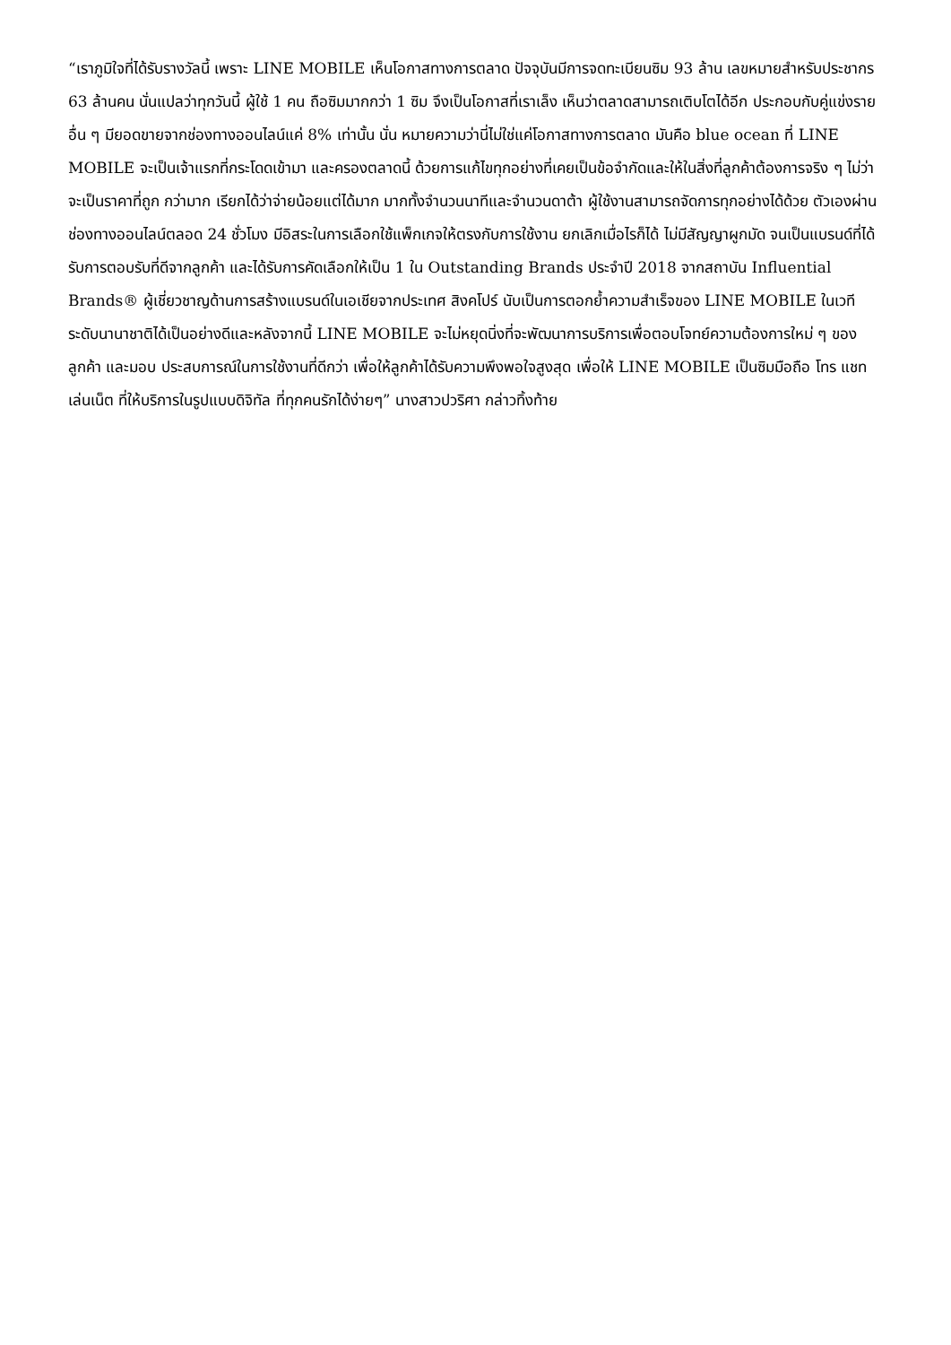“เราภูมิใจที่ได้รับรางวัลนี้ เพราะ LINE MOBILE เห็นโอกาสทางการตลาด ปัจจุบันมีการจดทะเบียนซิม 93 ล้าน เลขหมายสำหรับประชากร 63 ล้านคน นั่นแปลว่าทุกวันนี้ ผู้ใช้ 1 คน ถือซิมมากกว่า 1 ซิม จึงเป็นโอกาสที่เราเล็ง เห็นว่าตลาดสามารถเติบโตได้อีก ประกอบกับคู่แข่งรายอื่น ๆ มียอดขายจากช่องทางออนไลน์แค่ 8% เท่านั้น นั่น หมายความว่านี่ไม่ใช่แค่โอกาสทางการตลาด มันคือ blue ocean ที่ LINE MOBILE จะเป็นเจ้าแรกที่กระโดดเข้ามา และครองตลาดนี้ ด้วยการแก้ไขทุกอย่างที่เคยเป็นข้อจำกัดและให้ในสิ่งที่ลูกค้าต้องการจริง ๆ ไม่ว่าจะเป็นราคาที่ถูก กว่ามาก เรียกได้ว่าจ่ายน้อยแต่ได้มาก มากทั้งจำนวนนาทีและจำนวนดาต้า ผู้ใช้งานสามารถจัดการทุกอย่างได้ด้วย ตัวเองผ่านช่องทางออนไลน์ตลอด 24 ชั่วโมง มีอิสระในการเลือกใช้แพ็กเกจให้ตรงกับการใช้งาน ยกเลิกเมื่อไรก็ได้ ไม่มีสัญญาผูกมัด จนเป็นแบรนด์ที่ได้รับการตอบรับที่ดีจากลูกค้า และได้รับการคัดเลือกให้เป็น 1 ใน Outstanding Brands ประจำปี 2018 จากสถาบัน Influential Brands® ผู้เชี่ยวชาญด้านการสร้างแบรนด์ในเอเชียจากประเทศ สิงคโปร์ นับเป็นการตอกย้ำความสำเร็จของ LINE MOBILE ในเวทีระดับนานาชาติได้เป็นอย่างดีและหลังจากนี้ LINE MOBILE จะไม่หยุดนิ่งที่จะพัฒนาการบริการเพื่อตอบโจทย์ความต้องการใหม่ ๆ ของลูกค้า และมอบ ประสบการณ์ในการใช้งานที่ดีกว่า เพื่อให้ลูกค้าได้รับความพึงพอใจสูงสุด เพื่อให้ LINE MOBILE เป็นซิมมือถือ โทร แชท เล่นเน็ต ที่ให้บริการในรูปแบบดิจิทัล ที่ทุกคนรักได้ง่ายๆ” นางสาวปวริศา กล่าวทิ้งท้าย